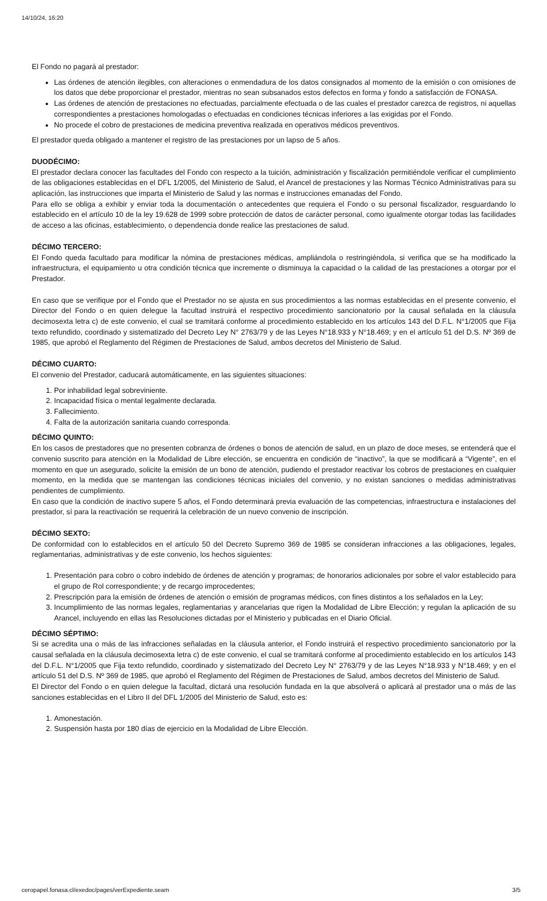14/10/24, 16:20
El Fondo no pagará al prestador:
Las órdenes de atención ilegibles, con alteraciones o enmendadura de los datos consignados al momento de la emisión o con omisiones de los datos que debe proporcionar el prestador, mientras no sean subsanados estos defectos en forma y fondo a satisfacción de FONASA.
Las órdenes de atención de prestaciones no efectuadas, parcialmente efectuada o de las cuales el prestador carezca de registros, ni aquellas correspondientes a prestaciones homologadas o efectuadas en condiciones técnicas inferiores a las exigidas por el Fondo.
No procede el cobro de prestaciones de medicina preventiva realizada en operativos médicos preventivos.
El prestador queda obligado a mantener el registro de las prestaciones por un lapso de 5 años.
DUODÉCIMO:
El prestador declara conocer las facultades del Fondo con respecto a la tuición, administración y fiscalización permitiéndole verificar el cumplimiento de las obligaciones establecidas en el DFL 1/2005, del Ministerio de Salud, el Arancel de prestaciones y las Normas Técnico Administrativas para su aplicación, las instrucciones que imparta el Ministerio de Salud y las normas e instrucciones emanadas del Fondo.
Para ello se obliga a exhibir y enviar toda la documentación o antecedentes que requiera el Fondo o su personal fiscalizador, resguardando lo establecido en el artículo 10 de la ley 19.628 de 1999 sobre protección de datos de carácter personal, como igualmente otorgar todas las facilidades de acceso a las oficinas, establecimiento, o dependencia donde realice las prestaciones de salud.
DÉCIMO TERCERO:
El Fondo queda facultado para modificar la nómina de prestaciones médicas, ampliándola o restringiéndola, si verifica que se ha modificado la infraestructura, el equipamiento u otra condición técnica que incremente o disminuya la capacidad o la calidad de las prestaciones a otorgar por el Prestador.
En caso que se verifique por el Fondo que el Prestador no se ajusta en sus procedimientos a las normas establecidas en el presente convenio, el Director del Fondo o en quien delegue la facultad instruirá el respectivo procedimiento sancionatorio por la causal señalada en la cláusula decimosexta letra c) de este convenio, el cual se tramitará conforme al procedimiento establecido en los artículos 143 del D.F.L. N°1/2005 que Fija texto refundido, coordinado y sistematizado del Decreto Ley N° 2763/79 y de las Leyes N°18.933 y N°18.469; y en el artículo 51 del D.S. Nº 369 de 1985, que aprobó el Reglamento del Régimen de Prestaciones de Salud, ambos decretos del Ministerio de Salud.
DÉCIMO CUARTO:
El convenio del Prestador, caducará automáticamente, en las siguientes situaciones:
1. Por inhabilidad legal sobreviniente.
2. Incapacidad física o mental legalmente declarada.
3. Fallecimiento.
4. Falta de la autorización sanitaria cuando corresponda.
DÉCIMO QUINTO:
En los casos de prestadores que no presenten cobranza de órdenes o bonos de atención de salud, en un plazo de doce meses, se entenderá que el convenio suscrito para atención en la Modalidad de Libre elección, se encuentra en condición de “inactivo”, la que se modificará a “Vigente”, en el momento en que un asegurado, solicite la emisión de un bono de atención, pudiendo el prestador reactivar los cobros de prestaciones en cualquier momento, en la medida que se mantengan las condiciones técnicas iniciales del convenio, y no existan sanciones o medidas administrativas pendientes de cumplimiento.
En caso que la condición de inactivo supere 5 años, el Fondo determinará previa evaluación de las competencias, infraestructura e instalaciones del prestador, sí para la reactivación se requerirá la celebración de un nuevo convenio de inscripción.
DÉCIMO SEXTO:
De conformidad con lo establecidos en el artículo 50 del Decreto Supremo 369 de 1985 se consideran infracciones a las obligaciones, legales, reglamentarias, administrativas y de este convenio, los hechos siguientes:
1. Presentación para cobro o cobro indebido de órdenes de atención y programas; de honorarios adicionales por sobre el valor establecido para el grupo de Rol correspondiente; y de recargo improcedentes;
2. Prescripción para la emisión de órdenes de atención o emisión de programas médicos, con fines distintos a los señalados en la Ley;
3. Incumplimiento de las normas legales, reglamentarias y arancelarias que rigen la Modalidad de Libre Elección; y regulan la aplicación de su Arancel, incluyendo en ellas las Resoluciones dictadas por el Ministerio y publicadas en el Diario Oficial.
DÉCIMO SÉPTIMO:
Si se acredita una o más de las infracciones señaladas en la cláusula anterior, el Fondo instruirá el respectivo procedimiento sancionatorio por la causal señalada en la cláusula decimosexta letra c) de este convenio, el cual se tramitará conforme al procedimiento establecido en los artículos 143 del D.F.L. N°1/2005 que Fija texto refundido, coordinado y sistematizado del Decreto Ley N° 2763/79 y de las Leyes N°18.933 y N°18.469; y en el artículo 51 del D.S. Nº 369 de 1985, que aprobó el Reglamento del Régimen de Prestaciones de Salud, ambos decretos del Ministerio de Salud.
El Director del Fondo o en quien delegue la facultad, dictará una resolución fundada en la que absolverá o aplicará al prestador una o más de las sanciones establecidas en el Libro II del DFL 1/2005 del Ministerio de Salud, esto es:
1. Amonestación.
2. Suspensión hasta por 180 días de ejercicio en la Modalidad de Libre Elección.
ceropapel.fonasa.cl/exedoc/pages/verExpediente.seam 3/5